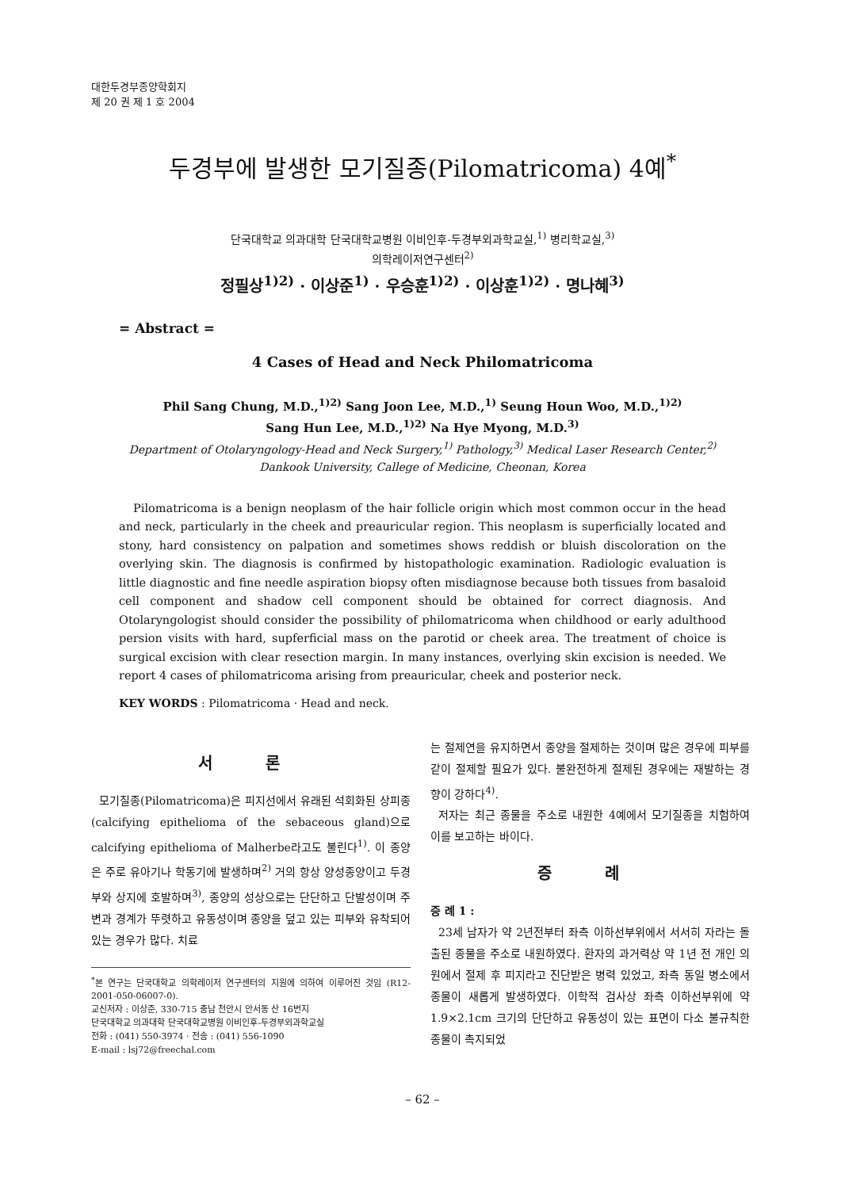대한두경부종양학회지
제 20 권 제 1 호 2004
두경부에 발생한 모기질종(Pilomatricoma) 4예<sup>*</sup>
단국대학교 의과대학 단국대학교병원 이비인후-두경부외과학교실,<sup>1)</sup> 병리학교실,<sup>3)</sup>
의학레이저연구센터<sup>2)</sup>
정필상<sup>1)2)</sup> · 이상준<sup>1)</sup> · 우승훈<sup>1)2)</sup> · 이상훈<sup>1)2)</sup> · 명나혜<sup>3)</sup>
= Abstract =
4 Cases of Head and Neck Philomatricoma
Phil Sang Chung, M.D.,<sup>1)2)</sup> Sang Joon Lee, M.D.,<sup>1)</sup> Seung Houn Woo, M.D.,<sup>1)2)</sup>
Sang Hun Lee, M.D.,<sup>1)2)</sup> Na Hye Myong, M.D.<sup>3)</sup>
Department of Otolaryngology-Head and Neck Surgery,<sup>1)</sup> Pathology,<sup>3)</sup> Medical Laser Research Center,<sup>2)</sup>
Dankook University, Callege of Medicine, Cheonan, Korea
Pilomatricoma is a benign neoplasm of the hair follicle origin which most common occur in the head and neck, particularly in the cheek and preauricular region. This neoplasm is superficially located and stony, hard consistency on palpation and sometimes shows reddish or bluish discoloration on the overlying skin. The diagnosis is confirmed by histopathologic examination. Radiologic evaluation is little diagnostic and fine needle aspiration biopsy often misdiagnose because both tissues from basaloid cell component and shadow cell component should be obtained for correct diagnosis. And Otolaryngologist should consider the possibility of philomatricoma when childhood or early adulthood persion visits with hard, supferficial mass on the parotid or cheek area. The treatment of choice is surgical excision with clear resection margin. In many instances, overlying skin excision is needed. We report 4 cases of philomatricoma arising from preauricular, cheek and posterior neck.
KEY WORDS : Pilomatricoma · Head and neck.
서 론
모기질종(Pilomatricoma)은 피지선에서 유래된 석회화된 상피종(calcifying epithelioma of the sebaceous gland)으로 calcifying epithelioma of Malherbe라고도 불린다<sup>1)</sup>. 이 종양은 주로 유아기나 학동기에 발생하며<sup>2)</sup> 거의 항상 양성종양이고 두경부와 상지에 호발하며<sup>3)</sup>, 종양의 성상으로는 단단하고 단발성이며 주변과 경계가 뚜렷하고 유동성이며 종양을 덮고 있는 피부와 유착되어 있는 경우가 많다. 치료
<sup>*</sup> 본 연구는 단국대학교 의학레이저 연구센터의 지원에 의하여 이루어진 것임 (R12-2001-050-06007-0).
교신저자 : 이상준, 330-715 충남 천안시 안서동 산 16번지
단국대학교 의과대학 단국대학교병원 이비인후-두경부외과학교실
전화 : (041) 550-3974 · 전송 : (041) 556-1090
E-mail : lsj72@freechal.com
는 절제연을 유지하면서 종양을 절제하는 것이며 많은 경우에 피부를 같이 절제할 필요가 있다. 불완전하게 절제된 경우에는 재발하는 경향이 강하다<sup>4)</sup>.
저자는 최근 종물을 주소로 내원한 4예에서 모기질종을 치험하여 이를 보고하는 바이다.
증 례
증 례 1 :
23세 남자가 약 2년전부터 좌측 이하선부위에서 서서히 자라는 돌출된 종물을 주소로 내원하였다. 환자의 과거력상 약 1년 전 개인 의원에서 절제 후 피지라고 진단받은 병력 있었고, 좌측 동일 병소에서 종물이 새롭게 발생하였다. 이학적 검사상 좌측 이하선부위에 약 1.9×2.1cm 크기의 단단하고 유동성이 있는 표면이 다소 불규칙한 종물이 촉지되었
– 62 –